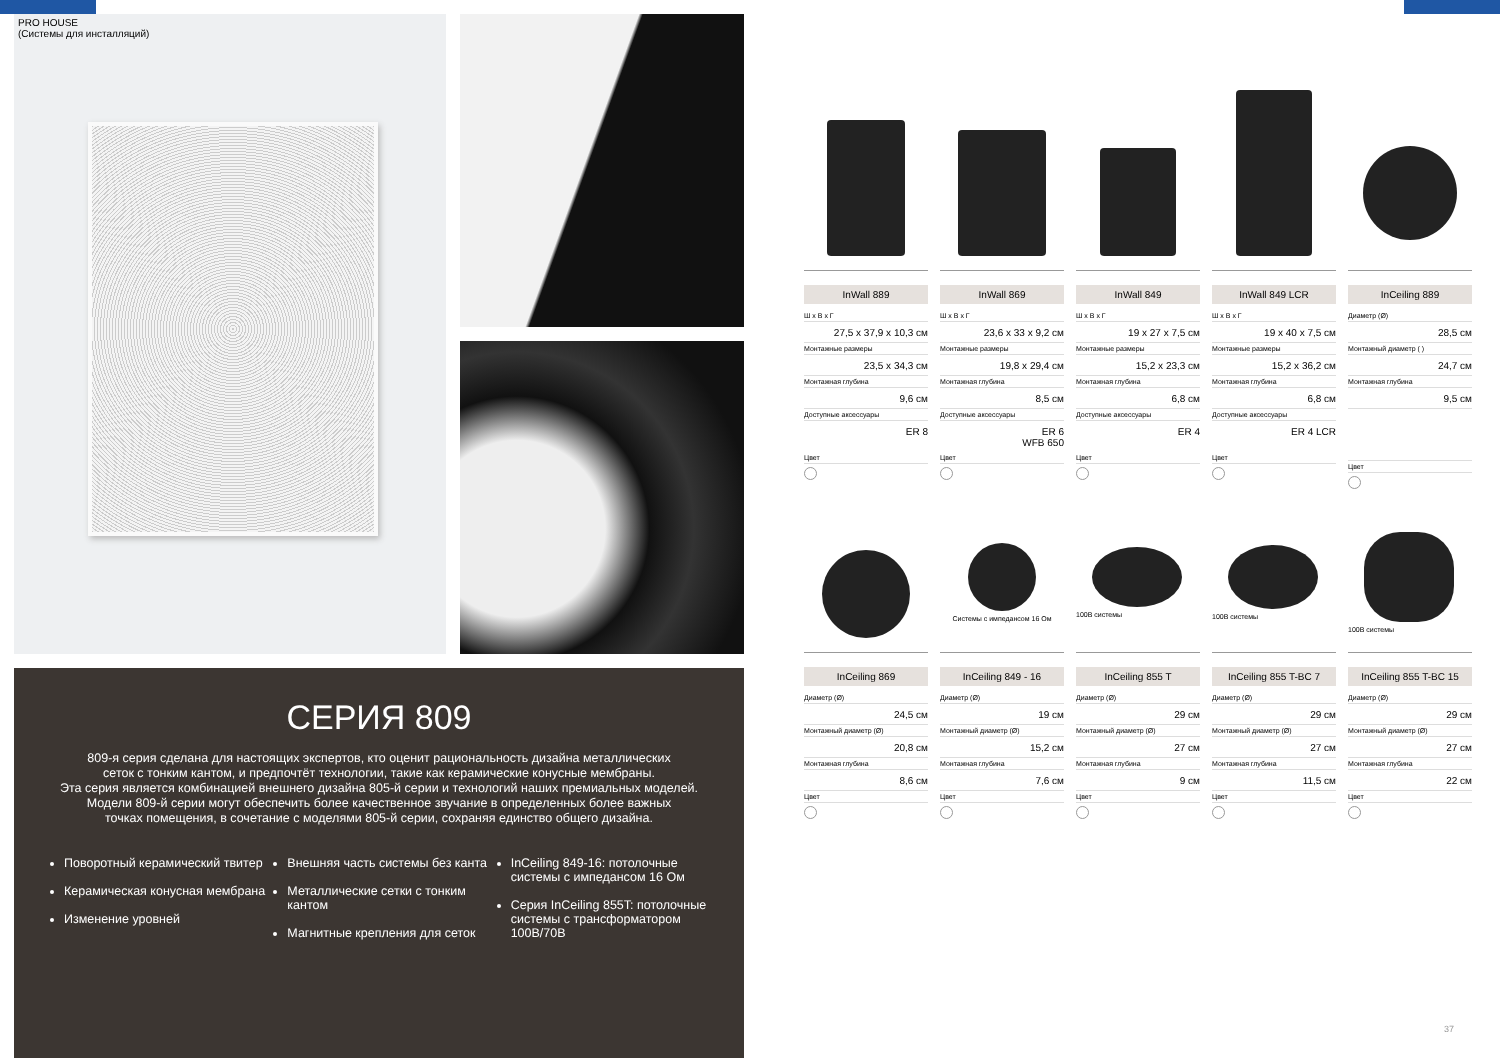PRO HOUSE
(Системы для инсталляций)
СЕРИЯ 809
809-я серия сделана для настоящих экспертов, кто оценит рациональность дизайна металлических
сеток с тонким кантом, и предпочтёт технологии, такие как керамические конусные мембраны.
Эта серия является комбинацией внешнего дизайна 805-й серии и технологий наших премиальных моделей.
Модели 809-й серии могут обеспечить более качественное звучание в определенных более важных
точках помещения, в сочетание с моделями 805-й серии, сохраняя единство общего дизайна.
Поворотный керамический твитер
Керамическая конусная мембрана
Изменение уровней
Внешняя часть системы без канта
Металлические сетки с тонким кантом
Магнитные крепления для сеток
InCeiling 849-16: потолочные системы с импедансом 16 Ом
Серия InCeiling 855T: потолочные системы с трансформатором 100В/70В
InWall 889
Ш x В x Г
27,5 x 37,9 x 10,3 см
Монтажные размеры
23,5 x 34,3 см
Монтажная глубина
9,6 см
Доступные аксессуары
ER 8
Цвет
InWall 869
Ш x В x Г
23,6 x 33 x 9,2 см
Монтажные размеры
19,8 x 29,4 см
Монтажная глубина
8,5 см
Доступные аксессуары
ER 6
WFB 650
Цвет
InWall 849
Ш x В x Г
19 x 27 x 7,5 см
Монтажные размеры
15,2 x 23,3 см
Монтажная глубина
6,8 см
Доступные аксессуары
ER 4
Цвет
InWall 849 LCR
Ш x В x Г
19 x 40 x 7,5 см
Монтажные размеры
15,2 x 36,2 см
Монтажная глубина
6,8 см
Доступные аксессуары
ER 4 LCR
Цвет
InCeiling 889
Диаметр (Ø)
28,5 см
Монтажный диаметр ( )
24,7 см
Монтажная глубина
9,5 см
Цвет
InCeiling 869
Диаметр (Ø)
24,5 см
Монтажный диаметр (Ø)
20,8 см
Монтажная глубина
8,6 см
Цвет
Системы с импедансом 16 Ом
InCeiling 849 - 16
Диаметр (Ø)
19 см
Монтажный диаметр (Ø)
15,2 см
Монтажная глубина
7,6 см
Цвет
100В системы
InCeiling 855 T
Диаметр (Ø)
29 см
Монтажный диаметр (Ø)
27 см
Монтажная глубина
9 см
Цвет
100В системы
InCeiling 855 T-BC 7
Диаметр (Ø)
29 см
Монтажный диаметр (Ø)
27 см
Монтажная глубина
11,5 см
Цвет
100В системы
InCeiling 855 T-BC 15
Диаметр (Ø)
29 см
Монтажный диаметр (Ø)
27 см
Монтажная глубина
22 см
Цвет
37